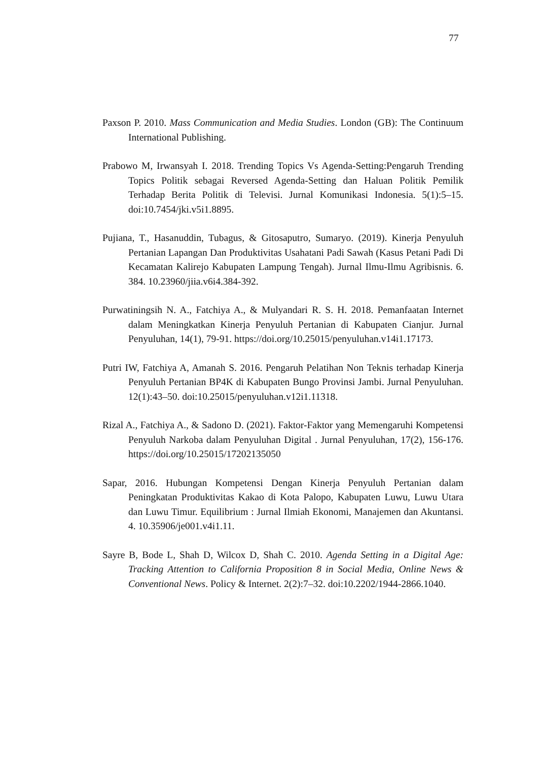77
Paxson P. 2010. Mass Communication and Media Studies. London (GB): The Continuum International Publishing.
Prabowo M, Irwansyah I. 2018. Trending Topics Vs Agenda-Setting:Pengaruh Trending Topics Politik sebagai Reversed Agenda-Setting dan Haluan Politik Pemilik Terhadap Berita Politik di Televisi. Jurnal Komunikasi Indonesia. 5(1):5–15. doi:10.7454/jki.v5i1.8895.
Pujiana, T., Hasanuddin, Tubagus, & Gitosaputro, Sumaryo. (2019). Kinerja Penyuluh Pertanian Lapangan Dan Produktivitas Usahatani Padi Sawah (Kasus Petani Padi Di Kecamatan Kalirejo Kabupaten Lampung Tengah). Jurnal Ilmu-Ilmu Agribisnis. 6. 384. 10.23960/jiia.v6i4.384-392.
Purwatiningsih N. A., Fatchiya A., & Mulyandari R. S. H. 2018. Pemanfaatan Internet dalam Meningkatkan Kinerja Penyuluh Pertanian di Kabupaten Cianjur. Jurnal Penyuluhan, 14(1), 79-91. https://doi.org/10.25015/penyuluhan.v14i1.17173.
Putri IW, Fatchiya A, Amanah S. 2016. Pengaruh Pelatihan Non Teknis terhadap Kinerja Penyuluh Pertanian BP4K di Kabupaten Bungo Provinsi Jambi. Jurnal Penyuluhan. 12(1):43–50. doi:10.25015/penyuluhan.v12i1.11318.
Rizal A., Fatchiya A., & Sadono D. (2021). Faktor-Faktor yang Memengaruhi Kompetensi Penyuluh Narkoba dalam Penyuluhan Digital . Jurnal Penyuluhan, 17(2), 156-176. https://doi.org/10.25015/17202135050
Sapar, 2016. Hubungan Kompetensi Dengan Kinerja Penyuluh Pertanian dalam Peningkatan Produktivitas Kakao di Kota Palopo, Kabupaten Luwu, Luwu Utara dan Luwu Timur. Equilibrium : Jurnal Ilmiah Ekonomi, Manajemen dan Akuntansi. 4. 10.35906/je001.v4i1.11.
Sayre B, Bode L, Shah D, Wilcox D, Shah C. 2010. Agenda Setting in a Digital Age: Tracking Attention to California Proposition 8 in Social Media, Online News & Conventional News. Policy & Internet. 2(2):7–32. doi:10.2202/1944-2866.1040.